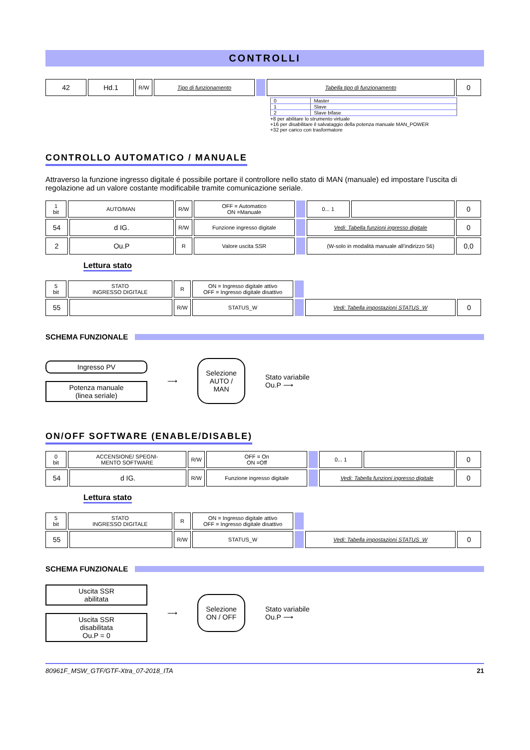CONTROLLI
| 42 | Hd.1 | R/W | Tipo di funzionamento | | Tabella tipo di funzionamento | 0 |
| 0 | Master |
| 1 | Slave |
| 2 | Slave bifase |
+8 per abilitare lo strumento virtuale
+16 per disabilitare il salvataggio della potenza manuale MAN_POWER
+32 per carico con trasformatore
CONTROLLO AUTOMATICO / MANUALE
Attraverso la funzione ingresso digitale é possibile portare il controllore nello stato di MAN (manuale) ed impostare l’uscita di regolazione ad un valore costante modificabile tramite comunicazione seriale.
| 1 bit | AUTO/MAN | | R/W | OFF = Automatico ON =Manuale | | 0... 1 | | 0 |
| 54 | | d IG. | R/W | Funzione ingresso digitale | | Vedi: Tabella funzioni ingresso digitale | | 0 |
| 2 | | Ou.P | R | Valore uscita SSR | | (W-solo in modalità manuale all’indirizzo 56) | | 0,0 |
Lettura stato
| 5 bit | STATO INGRESSO DIGITALE | | R | ON = Ingresso digitale attivo OFF = Ingresso digitale disattivo | | | |
| 55 | | | R/W | STATUS_W | | Vedi: Tabella impostazioni STATUS_W | 0 |
SCHEMA FUNZIONALE
Ingresso PV
Potenza manuale
(linea seriale)
⟶
Selezione AUTO / MAN
Stato variabile
Ou.P ⟶
ON/OFF SOFTWARE (ENABLE/DISABLE)
| 0 bit | ACCENSIONE/ SPEGNI- MENTO SOFTWARE | | R/W | OFF = On ON =Off | | 0... 1 | | 0 |
| 54 | | d IG. | R/W | Funzione ingresso digitale | | Vedi: Tabella funzioni ingresso digitale | | 0 |
Lettura stato
| 5 bit | STATO INGRESSO DIGITALE | | R | ON = Ingresso digitale attivo OFF = Ingresso digitale disattivo | | | |
| 55 | | | R/W | STATUS_W | | Vedi: Tabella impostazioni STATUS_W | 0 |
SCHEMA FUNZIONALE
Uscita SSR
abilitata
Uscita SSR disabilitata
Ou.P = 0
⟶
Selezione ON / OFF
Stato variabile
Ou.P ⟶
80961F_MSW_GTF/GTF-Xtra_07-2018_ITA 21